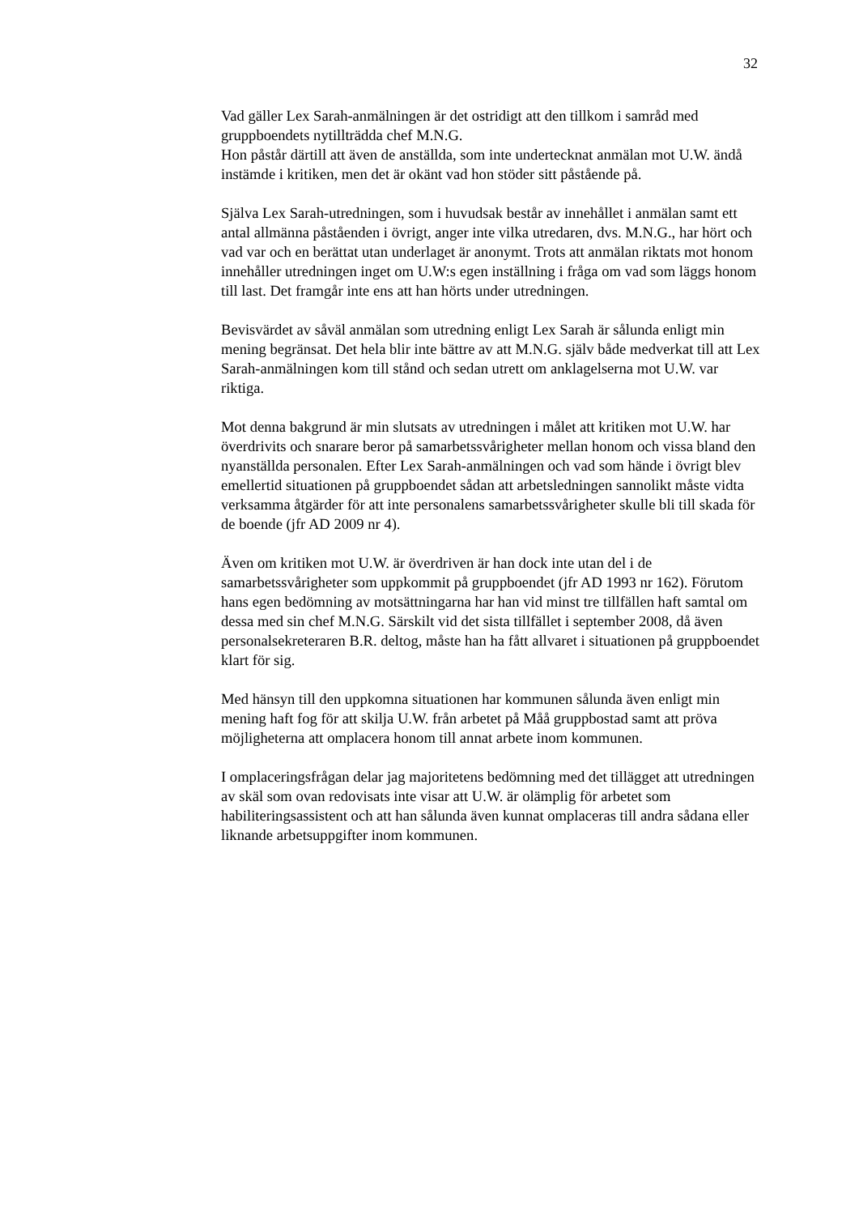32
Vad gäller Lex Sarah-anmälningen är det ostridigt att den tillkom i samråd med gruppboendets nytillträdda chef M.N.G.
Hon påstår därtill att även de anställda, som inte undertecknat anmälan mot U.W. ändå instämde i kritiken, men det är okänt vad hon stöder sitt påstående på.
Själva Lex Sarah-utredningen, som i huvudsak består av innehållet i anmälan samt ett antal allmänna påståenden i övrigt, anger inte vilka utredaren, dvs. M.N.G., har hört och vad var och en berättat utan underlaget är anonymt. Trots att anmälan riktats mot honom innehåller utredningen inget om U.W:s egen inställning i fråga om vad som läggs honom till last. Det framgår inte ens att han hörts under utredningen.
Bevisvärdet av såväl anmälan som utredning enligt Lex Sarah är sålunda enligt min mening begränsat. Det hela blir inte bättre av att M.N.G. själv både medverkat till att Lex Sarah-anmälningen kom till stånd och sedan utrett om anklagelserna mot U.W. var riktiga.
Mot denna bakgrund är min slutsats av utredningen i målet att kritiken mot U.W. har överdrivits och snarare beror på samarbetssvårigheter mellan honom och vissa bland den nyanställda personalen. Efter Lex Sarah-anmälningen och vad som hände i övrigt blev emellertid situationen på gruppboendet sådan att arbetsledningen sannolikt måste vidta verksamma åtgärder för att inte personalens samarbetssvårigheter skulle bli till skada för de boende (jfr AD 2009 nr 4).
Även om kritiken mot U.W. är överdriven är han dock inte utan del i de samarbetssvårigheter som uppkommit på gruppboendet (jfr AD 1993 nr 162). Förutom hans egen bedömning av motsättningarna har han vid minst tre tillfällen haft samtal om dessa med sin chef M.N.G. Särskilt vid det sista tillfället i september 2008, då även personalsekreteraren B.R. deltog, måste han ha fått allvaret i situationen på gruppboendet klart för sig.
Med hänsyn till den uppkomna situationen har kommunen sålunda även enligt min mening haft fog för att skilja U.W. från arbetet på Måå gruppbostad samt att pröva möjligheterna att omplacera honom till annat arbete inom kommunen.
I omplaceringsfrågan delar jag majoritetens bedömning med det tillägget att utredningen av skäl som ovan redovisats inte visar att U.W. är olämplig för arbetet som habiliteringsassistent och att han sålunda även kunnat omplaceras till andra sådana eller liknande arbetsuppgifter inom kommunen.